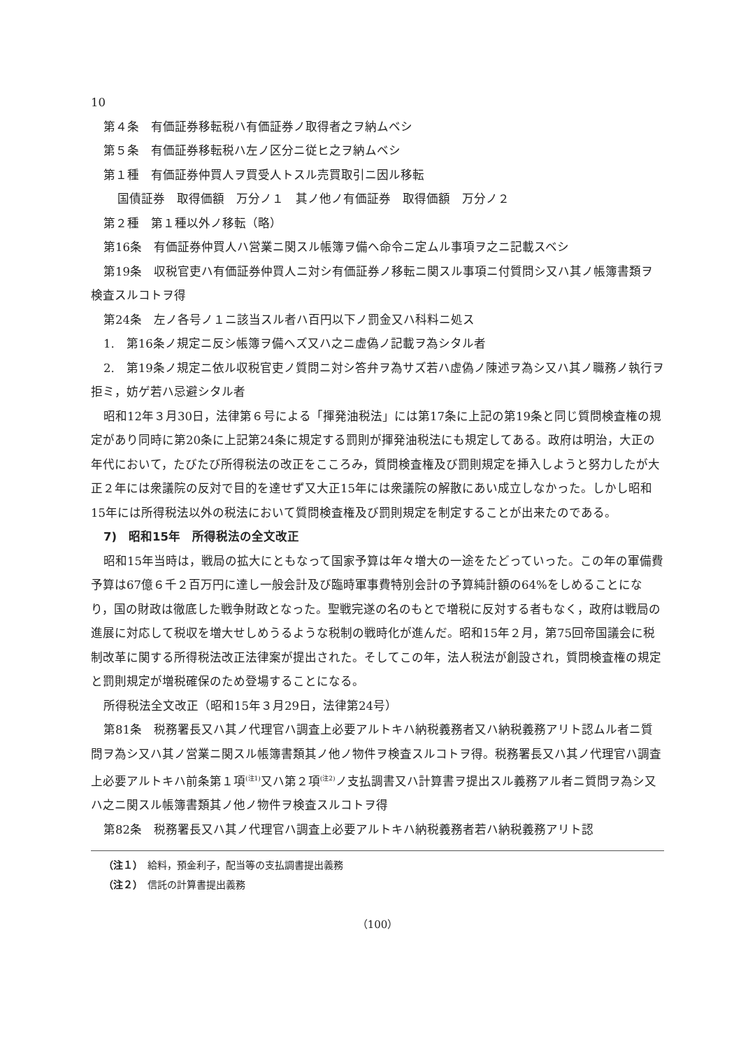10
第４条　有価証券移転税ハ有価証券ノ取得者之ヲ納ムベシ
第５条　有価証券移転税ハ左ノ区分ニ従ヒ之ヲ納ムベシ
第１種　有価証券仲買人ヲ買受人トスル売買取引ニ因ル移転
国債証券　取得価額　万分ノ１　其ノ他ノ有価証券　取得価額　万分ノ２
第２種　第１種以外ノ移転（略）
第16条　有価証券仲買人ハ営業ニ関スル帳簿ヲ備ヘ命令ニ定ムル事項ヲ之ニ記載スベシ
第19条　収税官吏ハ有価証券仲買人ニ対シ有価証券ノ移転ニ関スル事項ニ付質問シ又ハ其ノ帳簿書類ヲ検査スルコトヲ得
第24条　左ノ各号ノ１ニ該当スル者ハ百円以下ノ罰金又ハ科料ニ処ス
1.　第16条ノ規定ニ反シ帳簿ヲ備ヘズ又ハ之ニ虚偽ノ記載ヲ為シタル者
2.　第19条ノ規定ニ依ル収税官吏ノ質問ニ対シ答弁ヲ為サズ若ハ虚偽ノ陳述ヲ為シ又ハ其ノ職務ノ執行ヲ拒ミ，妨ゲ若ハ忌避シタル者
昭和12年３月30日，法律第６号による「揮発油税法」には第17条に上記の第19条と同じ質問検査権の規定があり同時に第20条に上記第24条に規定する罰則が揮発油税法にも規定してある。政府は明治，大正の年代において，たびたび所得税法の改正をこころみ，質問検査権及び罰則規定を挿入しようと努力したが大正２年には衆議院の反対で目的を達せず又大正15年には衆議院の解散にあい成立しなかった。しかし昭和15年には所得税法以外の税法において質問検査権及び罰則規定を制定することが出来たのである。
7)　昭和15年　所得税法の全文改正
昭和15年当時は，戦局の拡大にともなって国家予算は年々増大の一途をたどっていった。この年の軍備費予算は67億６千２百万円に達し一般会計及び臨時軍事費特別会計の予算純計額の64%をしめることになり，国の財政は徹底した戦争財政となった。聖戦完遂の名のもとで増税に反対する者もなく，政府は戦局の進展に対応して税収を増大せしめうるような税制の戦時化が進んだ。昭和15年２月，第75回帝国議会に税制改革に関する所得税法改正法律案が提出された。そしてこの年，法人税法が創設され，質問検査権の規定と罰則規定が増税確保のため登場することになる。
所得税法全文改正（昭和15年３月29日，法律第24号）
第81条　税務署長又ハ其ノ代理官ハ調査上必要アルトキハ納税義務者又ハ納税義務アリト認ムル者ニ質問ヲ為シ又ハ其ノ営業ニ関スル帳簿書類其ノ他ノ物件ヲ検査スルコトヲ得。税務署長又ハ其ノ代理官ハ調査上必要アルトキハ前条第１項<sup>(注1)</sup>又ハ第２項<sup>(注2)</sup>ノ支払調書又ハ計算書ヲ提出スル義務アル者ニ質問ヲ為シ又ハ之ニ関スル帳簿書類其ノ他ノ物件ヲ検査スルコトヲ得
第82条　税務署長又ハ其ノ代理官ハ調査上必要アルトキハ納税義務者若ハ納税義務アリト認
（注１）　給料，預金利子，配当等の支払調書提出義務
（注２）　信託の計算書提出義務
（100）